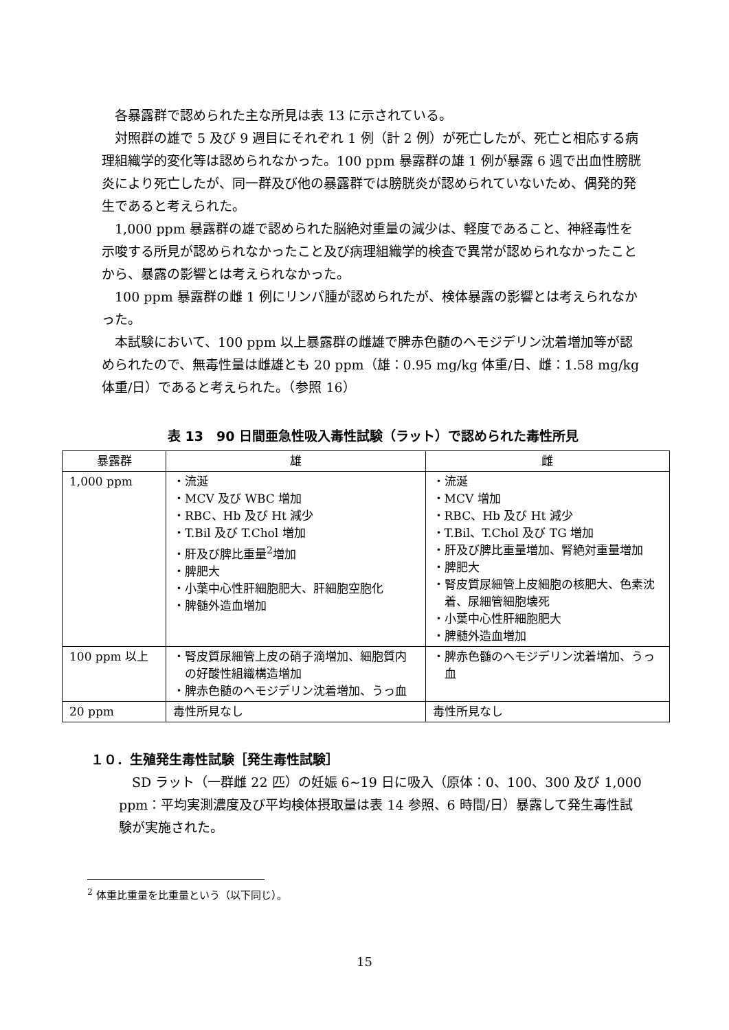各暴露群で認められた主な所見は表 13 に示されている。
対照群の雄で 5 及び 9 週目にそれぞれ 1 例（計 2 例）が死亡したが、死亡と相応する病理組織学的変化等は認められなかった。100 ppm 暴露群の雄 1 例が暴露 6 週で出血性膀胱炎により死亡したが、同一群及び他の暴露群では膀胱炎が認められていないため、偶発的発生であると考えられた。
1,000 ppm 暴露群の雄で認められた脳絶対重量の減少は、軽度であること、神経毒性を示唆する所見が認められなかったこと及び病理組織学的検査で異常が認められなかったことから、暴露の影響とは考えられなかった。
100 ppm 暴露群の雌 1 例にリンパ腫が認められたが、検体暴露の影響とは考えられなかった。
本試験において、100 ppm 以上暴露群の雌雄で脾赤色髄のヘモジデリン沈着増加等が認められたので、無毒性量は雌雄とも 20 ppm（雄：0.95 mg/kg 体重/日、雌：1.58 mg/kg 体重/日）であると考えられた。（参照 16）
表 13　90 日間亜急性吸入毒性試験（ラット）で認められた毒性所見
| 暴露群 | 雄 | 雌 |
| --- | --- | --- |
| 1,000 ppm | ・流涎 ・MCV 及び WBC 増加 ・RBC、Hb 及び Ht 減少 ・T.Bil 及び T.Chol 増加 ・肝及び脾比重量<sup>2</sup>増加 ・脾肥大 ・小葉中心性肝細胞肥大、肝細胞空胞化 ・脾髄外造血増加 | ・流涎 ・MCV 増加 ・RBC、Hb 及び Ht 減少 ・T.Bil、T.Chol 及び TG 増加 ・肝及び脾比重量増加、腎絶対重量増加 ・脾肥大 ・腎皮質尿細管上皮細胞の核肥大、色素沈着、尿細管細胞壊死 ・小葉中心性肝細胞肥大 ・脾髄外造血増加 |
| 100 ppm 以上 | ・腎皮質尿細管上皮の硝子滴増加、細胞質内の好酸性組織構造増加 ・脾赤色髄のヘモジデリン沈着増加、うっ血 | ・脾赤色髄のヘモジデリン沈着増加、うっ血 |
| 20 ppm | 毒性所見なし | 毒性所見なし |
１０．生殖発生毒性試験［発生毒性試験］
SD ラット（一群雌 22 匹）の妊娠 6~19 日に吸入（原体：0、100、300 及び 1,000 ppm：平均実測濃度及び平均検体摂取量は表 14 参照、6 時間/日）暴露して発生毒性試験が実施された。
<sup>2</sup> 体重比重量を比重量という（以下同じ）。
15